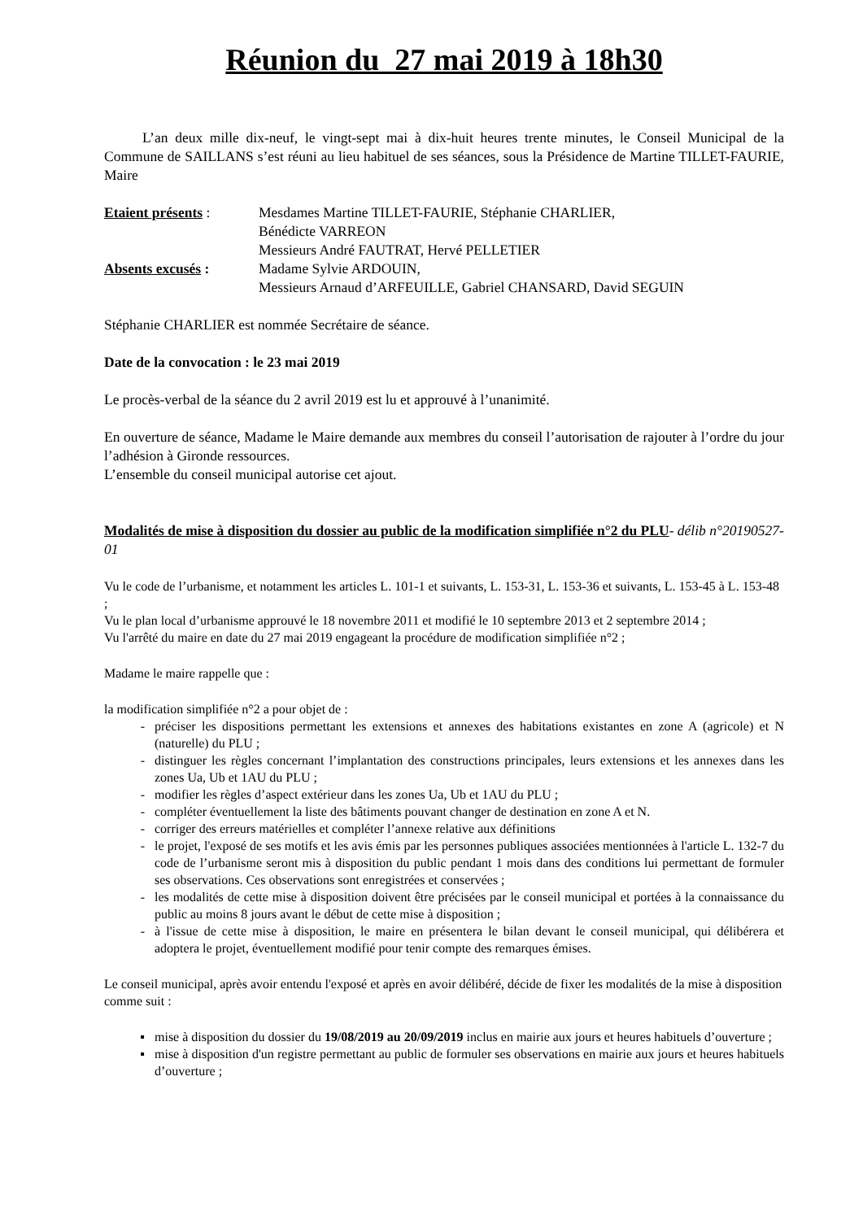Réunion du 27 mai 2019 à 18h30
L’an deux mille dix-neuf, le vingt-sept mai à dix-huit heures trente minutes, le Conseil Municipal de la Commune de SAILLANS s’est réuni au lieu habituel de ses séances, sous la Présidence de Martine TILLET-FAURIE, Maire
| Etaient présents : | Mesdames Martine TILLET-FAURIE, Stéphanie CHARLIER, Bénédicte VARREON Messieurs André FAUTRAT, Hervé PELLETIER |
| Absents excusés : | Madame Sylvie ARDOUIN, Messieurs Arnaud d’ARFEUILLE, Gabriel CHANSARD, David SEGUIN |
Stéphanie CHARLIER est nommée Secrétaire de séance.
Date de la convocation : le 23 mai 2019
Le procès-verbal de la séance du 2 avril 2019 est lu et approuvé à l’unanimité.
En ouverture de séance, Madame le Maire demande aux membres du conseil l’autorisation de rajouter à l’ordre du jour l’adhésion à Gironde ressources.
L’ensemble du conseil municipal autorise cet ajout.
Modalités de mise à disposition du dossier au public de la modification simplifiée n°2 du PLU- délib n°20190527-01
Vu le code de l’urbanisme, et notamment les articles L. 101-1 et suivants, L. 153-31, L. 153-36 et suivants, L. 153-45 à L. 153-48 ;
Vu le plan local d’urbanisme approuvé le 18 novembre 2011 et modifié le 10 septembre 2013 et 2 septembre 2014 ;
Vu l'arrêté du maire en date du 27 mai 2019 engageant la procédure de modification simplifiée n°2 ;
Madame le maire rappelle que :
la modification simplifiée n°2 a pour objet de :
préciser les dispositions permettant les extensions et annexes des habitations existantes en zone A (agricole) et N (naturelle) du PLU ;
distinguer les règles concernant l’implantation des constructions principales, leurs extensions et les annexes dans les zones Ua, Ub et 1AU du PLU ;
modifier les règles d’aspect extérieur dans les zones Ua, Ub et 1AU du PLU ;
compléter éventuellement la liste des bâtiments pouvant changer de destination en zone A et N.
corriger des erreurs matérielles et compléter l’annexe relative aux définitions
le projet, l'exposé de ses motifs et les avis émis par les personnes publiques associées mentionnées à l'article L. 132-7 du code de l’urbanisme seront mis à disposition du public pendant 1 mois dans des conditions lui permettant de formuler ses observations. Ces observations sont enregistrées et conservées ;
les modalités de cette mise à disposition doivent être précisées par le conseil municipal et portées à la connaissance du public au moins 8 jours avant le début de cette mise à disposition ;
à l'issue de cette mise à disposition, le maire en présentera le bilan devant le conseil municipal, qui délibérera et adoptera le projet, éventuellement modifié pour tenir compte des remarques émises.
Le conseil municipal, après avoir entendu l'exposé et après en avoir délibéré, décide de fixer les modalités de la mise à disposition comme suit :
mise à disposition du dossier du 19/08/2019 au 20/09/2019 inclus en mairie aux jours et heures habituels d’ouverture ;
mise à disposition d'un registre permettant au public de formuler ses observations en mairie aux jours et heures habituels d’ouverture ;